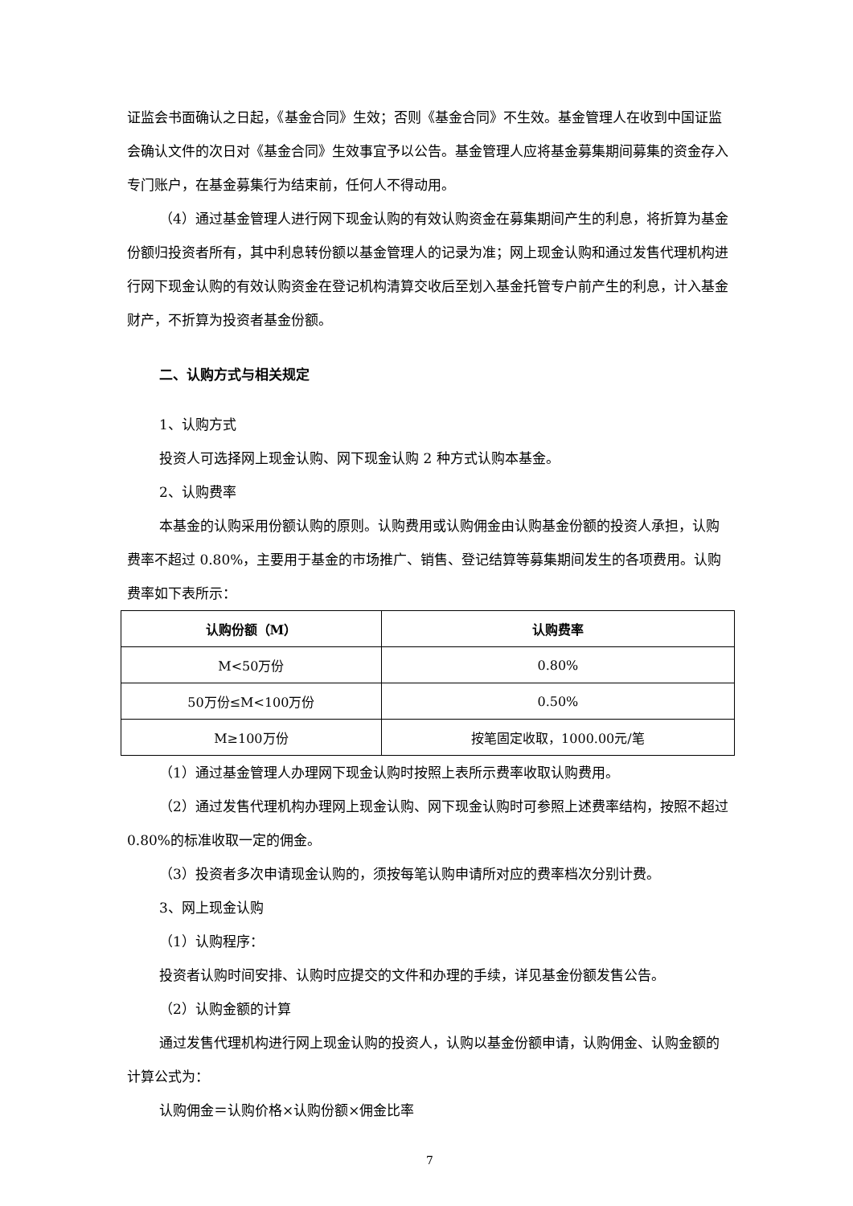证监会书面确认之日起，《基金合同》生效；否则《基金合同》不生效。基金管理人在收到中国证监会确认文件的次日对《基金合同》生效事宜予以公告。基金管理人应将基金募集期间募集的资金存入专门账户，在基金募集行为结束前，任何人不得动用。
（4）通过基金管理人进行网下现金认购的有效认购资金在募集期间产生的利息，将折算为基金份额归投资者所有，其中利息转份额以基金管理人的记录为准；网上现金认购和通过发售代理机构进行网下现金认购的有效认购资金在登记机构清算交收后至划入基金托管专户前产生的利息，计入基金财产，不折算为投资者基金份额。
二、认购方式与相关规定
1、认购方式
投资人可选择网上现金认购、网下现金认购 2 种方式认购本基金。
2、认购费率
本基金的认购采用份额认购的原则。认购费用或认购佣金由认购基金份额的投资人承担，认购费率不超过 0.80%，主要用于基金的市场推广、销售、登记结算等募集期间发生的各项费用。认购费率如下表所示：
| 认购份额（M） | 认购费率 |
| --- | --- |
| M<50万份 | 0.80% |
| 50万份≤M<100万份 | 0.50% |
| M≥100万份 | 按笔固定收取，1000.00元/笔 |
（1）通过基金管理人办理网下现金认购时按照上表所示费率收取认购费用。
（2）通过发售代理机构办理网上现金认购、网下现金认购时可参照上述费率结构，按照不超过 0.80%的标准收取一定的佣金。
（3）投资者多次申请现金认购的，须按每笔认购申请所对应的费率档次分别计费。
3、网上现金认购
（1）认购程序：
投资者认购时间安排、认购时应提交的文件和办理的手续，详见基金份额发售公告。
（2）认购金额的计算
通过发售代理机构进行网上现金认购的投资人，认购以基金份额申请，认购佣金、认购金额的计算公式为：
认购佣金＝认购价格×认购份额×佣金比率
7